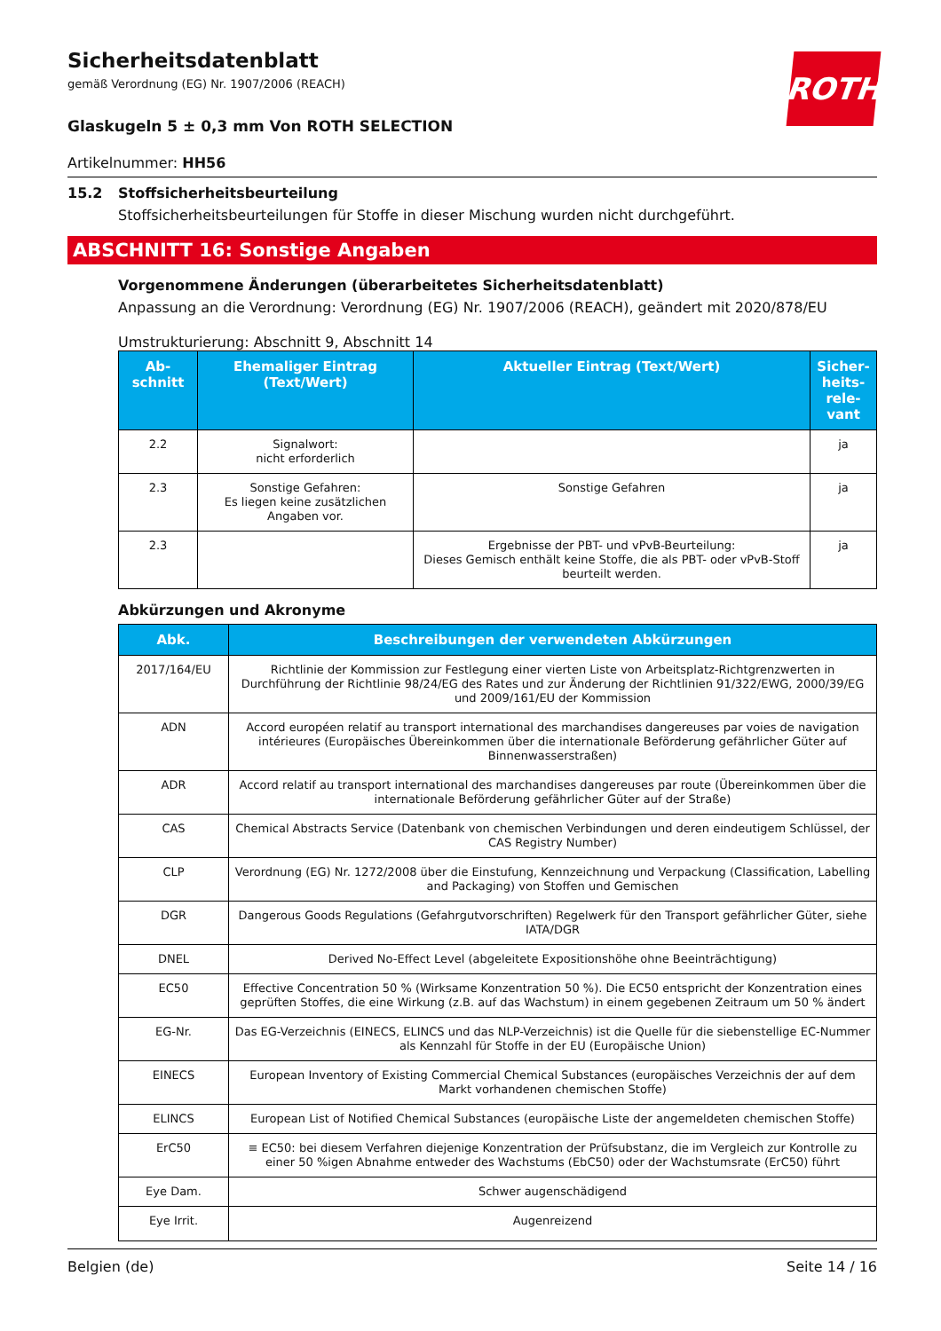ROTH
Sicherheitsdatenblatt
gemäß Verordnung (EG) Nr. 1907/2006 (REACH)
Glaskugeln 5 ± 0,3 mm Von ROTH SELECTION
Artikelnummer: HH56
15.2 Stoffsicherheitsbeurteilung
Stoffsicherheitsbeurteilungen für Stoffe in dieser Mischung wurden nicht durchgeführt.
ABSCHNITT 16: Sonstige Angaben
Vorgenommene Änderungen (überarbeitetes Sicherheitsdatenblatt)
Anpassung an die Verordnung: Verordnung (EG) Nr. 1907/2006 (REACH), geändert mit 2020/878/EU
Umstrukturierung: Abschnitt 9, Abschnitt 14
| Ab- schnitt | Ehemaliger Eintrag (Text/Wert) | Aktueller Eintrag (Text/Wert) | Sicher- heits- rele- vant |
| --- | --- | --- | --- |
| 2.2 | Signalwort: nicht erforderlich | | ja |
| 2.3 | Sonstige Gefahren: Es liegen keine zusätzlichen Angaben vor. | Sonstige Gefahren | ja |
| 2.3 | | Ergebnisse der PBT- und vPvB-Beurteilung: Dieses Gemisch enthält keine Stoffe, die als PBT- oder vPvB-Stoff beurteilt werden. | ja |
Abkürzungen und Akronyme
| Abk. | Beschreibungen der verwendeten Abkürzungen |
| --- | --- |
| 2017/164/EU | Richtlinie der Kommission zur Festlegung einer vierten Liste von Arbeitsplatz-Richtgrenzwerten in Durchführung der Richtlinie 98/24/EG des Rates und zur Änderung der Richtlinien 91/322/EWG, 2000/39/EG und 2009/161/EU der Kommission |
| ADN | Accord européen relatif au transport international des marchandises dangereuses par voies de navigation intérieures (Europäisches Übereinkommen über die internationale Beförderung gefährlicher Güter auf Binnenwasserstraßen) |
| ADR | Accord relatif au transport international des marchandises dangereuses par route (Übereinkommen über die internationale Beförderung gefährlicher Güter auf der Straße) |
| CAS | Chemical Abstracts Service (Datenbank von chemischen Verbindungen und deren eindeutigem Schlüssel, der CAS Registry Number) |
| CLP | Verordnung (EG) Nr. 1272/2008 über die Einstufung, Kennzeichnung und Verpackung (Classification, Labelling and Packaging) von Stoffen und Gemischen |
| DGR | Dangerous Goods Regulations (Gefahrgutvorschriften) Regelwerk für den Transport gefährlicher Güter, siehe IATA/DGR |
| DNEL | Derived No-Effect Level (abgeleitete Expositionshöhe ohne Beeinträchtigung) |
| EC50 | Effective Concentration 50 % (Wirksame Konzentration 50 %). Die EC50 entspricht der Konzentration eines geprüften Stoffes, die eine Wirkung (z.B. auf das Wachstum) in einem gegebenen Zeitraum um 50 % ändert |
| EG-Nr. | Das EG-Verzeichnis (EINECS, ELINCS und das NLP-Verzeichnis) ist die Quelle für die siebenstellige EC-Nummer als Kennzahl für Stoffe in der EU (Europäische Union) |
| EINECS | European Inventory of Existing Commercial Chemical Substances (europäisches Verzeichnis der auf dem Markt vorhandenen chemischen Stoffe) |
| ELINCS | European List of Notified Chemical Substances (europäische Liste der angemeldeten chemischen Stoffe) |
| ErC50 | ≡ EC50: bei diesem Verfahren diejenige Konzentration der Prüfsubstanz, die im Vergleich zur Kontrolle zu einer 50 %igen Abnahme entweder des Wachstums (EbC50) oder der Wachstumsrate (ErC50) führt |
| Eye Dam. | Schwer augenschädigend |
| Eye Irrit. | Augenreizend |
Belgien (de) Seite 14 / 16